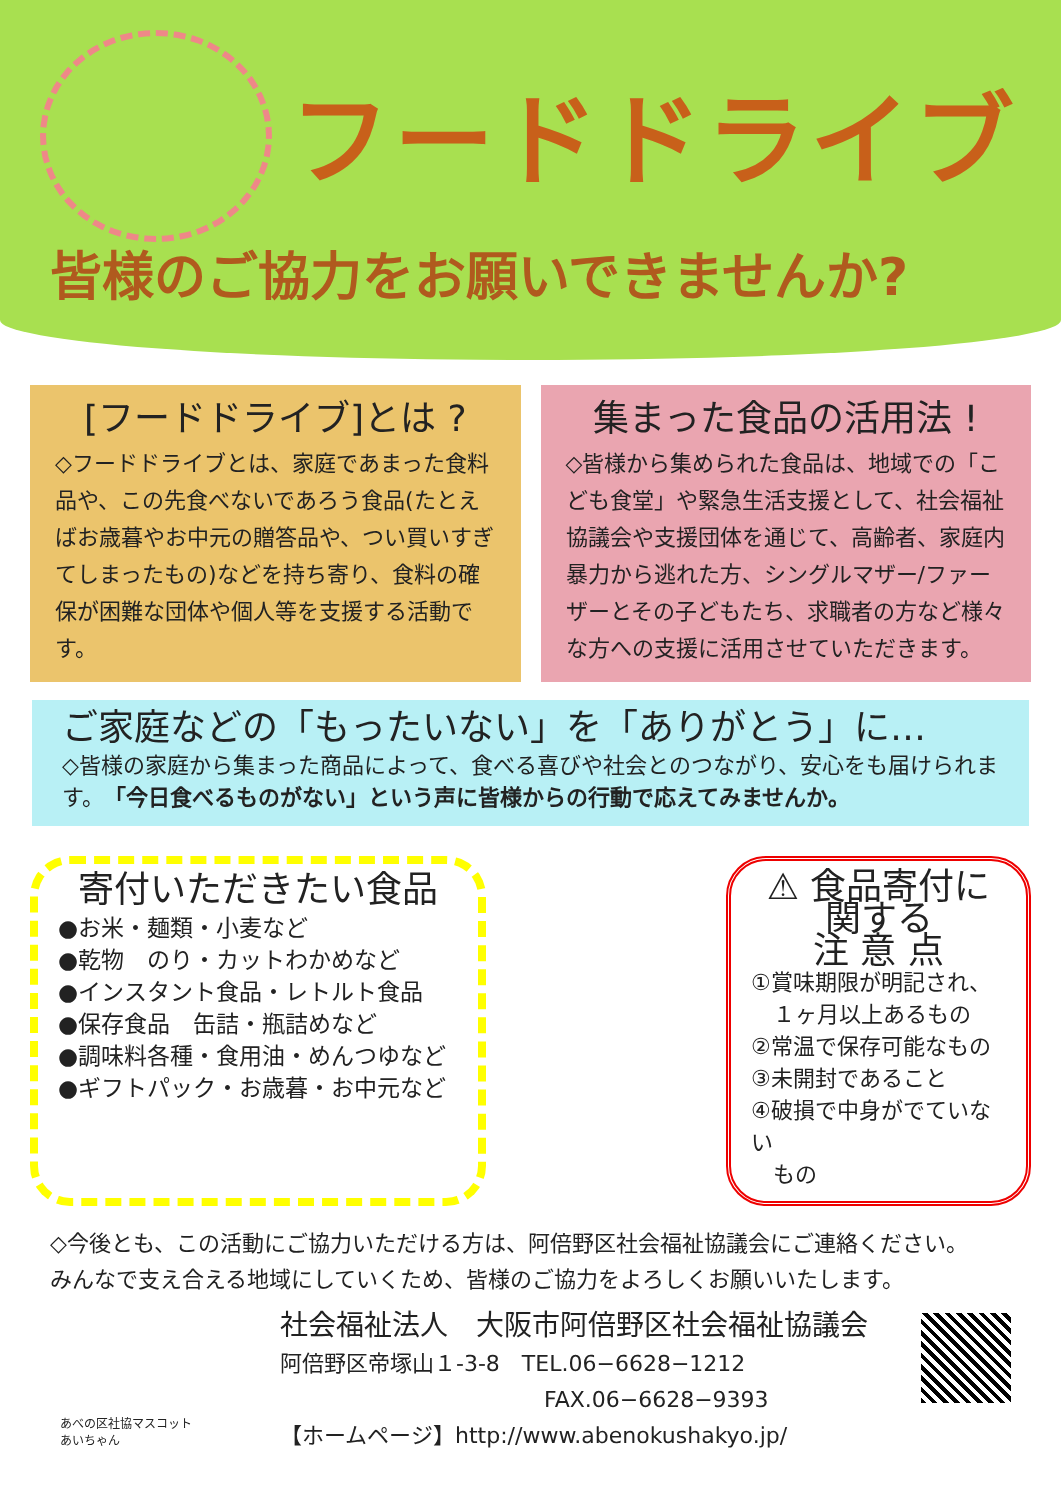フードドライブ
皆様のご協力をお願いできませんか?
[フードドライブ]とは ?
◇フードドライブとは、家庭であまった食料品や、この先食べないであろう食品(たとえばお歳暮やお中元の贈答品や、つい買いすぎてしまったもの)などを持ち寄り、食料の確保が困難な団体や個人等を支援する活動です。
集まった食品の活用法 !
◇皆様から集められた食品は、地域での「こども食堂」や緊急生活支援として、社会福祉協議会や支援団体を通じて、高齢者、家庭内暴力から逃れた方、シングルマザー/ファーザーとその子どもたち、求職者の方など様々な方への支援に活用させていただきます。
ご家庭などの「もったいない」を「ありがとう」に…
◇皆様の家庭から集まった商品によって、食べる喜びや社会とのつながり、安心をも届けられます。「今日食べるものがない」という声に皆様からの行動で応えてみませんか。
寄付いただきたい食品
●お米・麺類・小麦など
●乾物　のり・カットわかめなど
●インスタント食品・レトルト食品
●保存食品　缶詰・瓶詰めなど
●調味料各種・食用油・めんつゆなど
●ギフトパック・お歳暮・お中元など
⚠ 食品寄付に関する
注 意 点
①賞味期限が明記され、
　１ヶ月以上あるもの
②常温で保存可能なもの
③未開封であること
④破損で中身がでていない
　もの
◇今後とも、この活動にご協力いただける方は、阿倍野区社会福祉協議会にご連絡ください。
みんなで支え合える地域にしていくため、皆様のご協力をよろしくお願いいたします。
社会福祉法人　大阪市阿倍野区社会福祉協議会
阿倍野区帝塚山１-3-8　TEL.06−6628−1212
　　　　　　　　　　　　FAX.06−6628−9393
【ホームページ】http://www.abenokushakyo.jp/
あべの区社協マスコット
あいちゃん